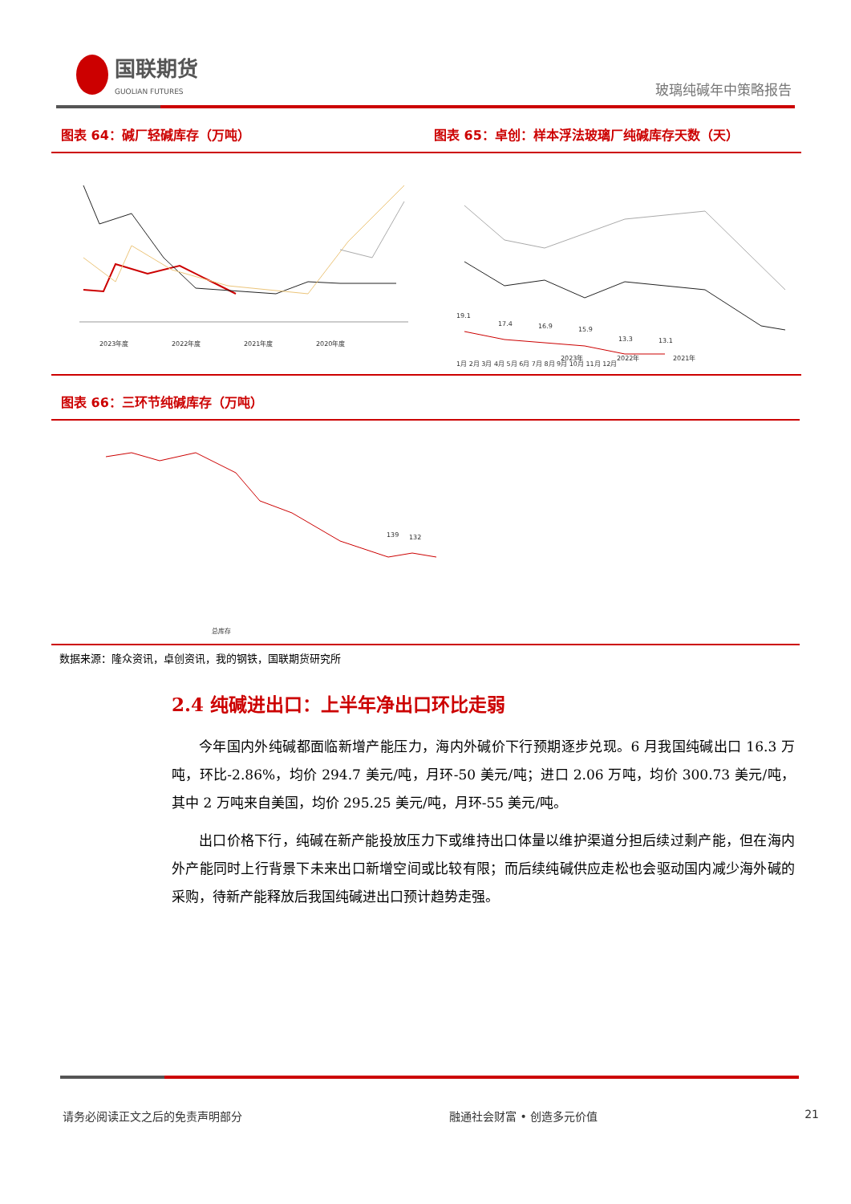国联期货
GUOLIAN FUTURES
玻璃纯碱年中策略报告
图表 64：碱厂轻碱库存（万吨）
2023年度
2022年度
2021年度
2020年度
图表 65：卓创：样本浮法玻璃厂纯碱库存天数（天）
19.1
17.4
16.9
15.9
13.3
13.1
1月 2月 3月 4月 5月 6月 7月 8月 9月 10月 11月 12月
2023年
2022年
2021年
图表 66：三环节纯碱库存（万吨）
139
132
总库存
数据来源：隆众资讯，卓创资讯，我的钢铁，国联期货研究所
2.4 纯碱进出口：上半年净出口环比走弱
今年国内外纯碱都面临新增产能压力，海内外碱价下行预期逐步兑现。6 月我国纯碱出口 16.3 万吨，环比-2.86%，均价 294.7 美元/吨，月环-50 美元/吨；进口 2.06 万吨，均价 300.73 美元/吨，其中 2 万吨来自美国，均价 295.25 美元/吨，月环-55 美元/吨。
出口价格下行，纯碱在新产能投放压力下或维持出口体量以维护渠道分担后续过剩产能，但在海内外产能同时上行背景下未来出口新增空间或比较有限；而后续纯碱供应走松也会驱动国内减少海外碱的采购，待新产能释放后我国纯碱进出口预计趋势走强。
请务必阅读正文之后的免责声明部分 融通社会财富 • 创造多元价值 21